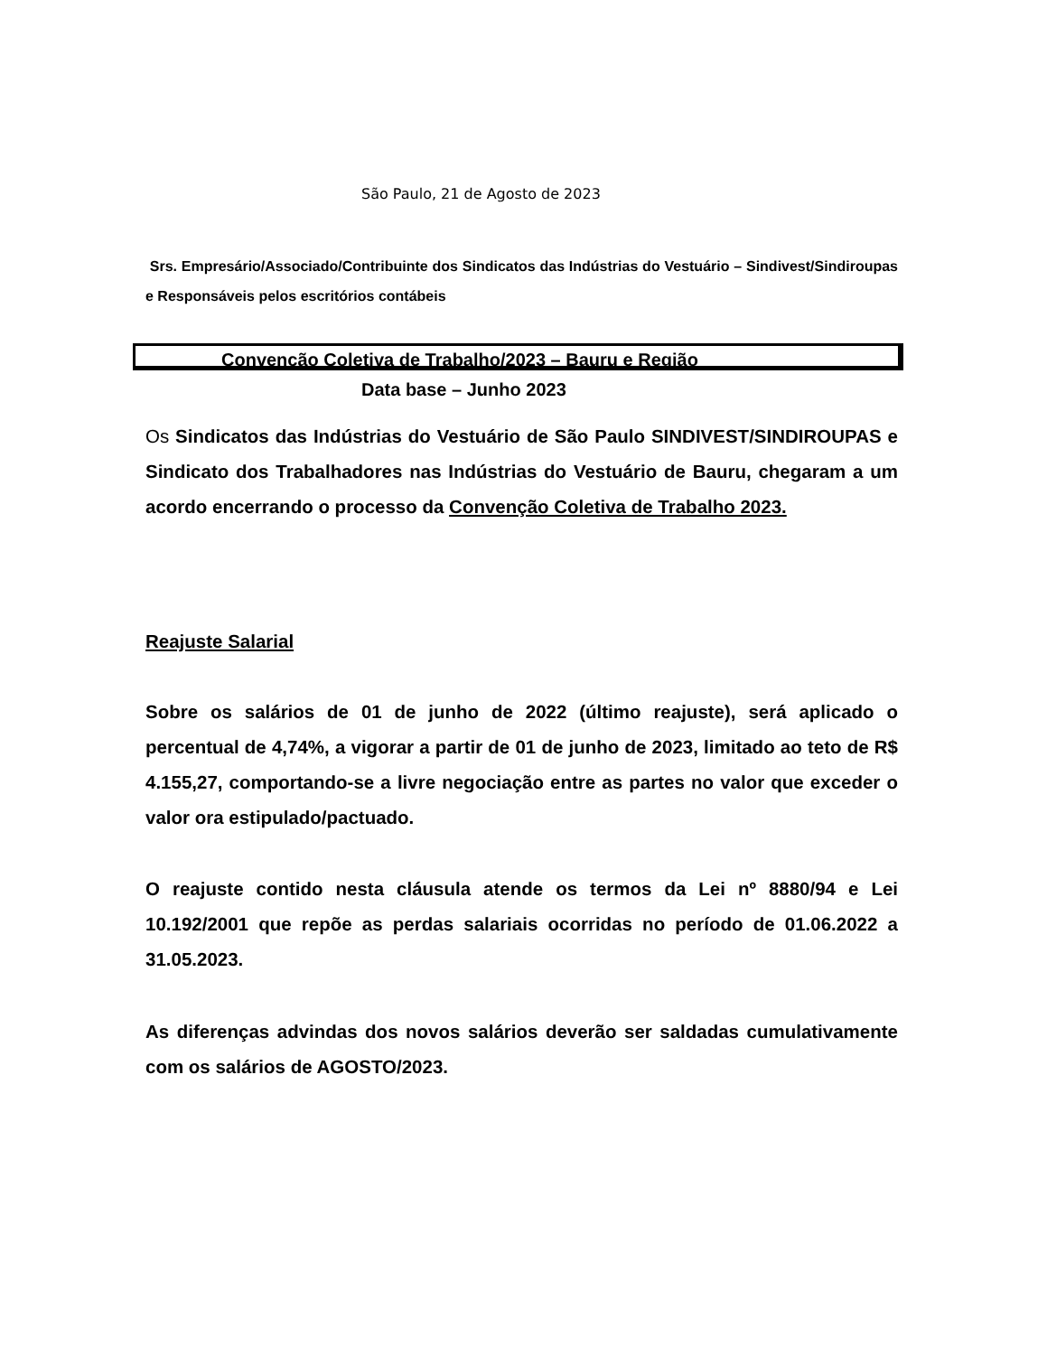São Paulo, 21 de Agosto de 2023
Srs. Empresário/Associado/Contribuinte dos Sindicatos das Indústrias do Vestuário – Sindivest/Sindiroupas e Responsáveis pelos escritórios contábeis
Convenção Coletiva de Trabalho/2023 – Bauru e Região
Data base – Junho 2023
Os Sindicatos das Indústrias do Vestuário de São Paulo SINDIVEST/SINDIROUPAS e Sindicato dos Trabalhadores nas Indústrias do Vestuário de Bauru, chegaram a um acordo encerrando o processo da Convenção Coletiva de Trabalho 2023.
Reajuste Salarial
Sobre os salários de 01 de junho de 2022 (último reajuste), será aplicado o percentual de 4,74%, a vigorar a partir de 01 de junho de 2023, limitado ao teto de R$ 4.155,27, comportando-se a livre negociação entre as partes no valor que exceder o valor ora estipulado/pactuado.
O reajuste contido nesta cláusula atende os termos da Lei nº 8880/94 e Lei 10.192/2001 que repõe as perdas salariais ocorridas no período de 01.06.2022 a 31.05.2023.
As diferenças advindas dos novos salários deverão ser saldadas cumulativamente com os salários de AGOSTO/2023.